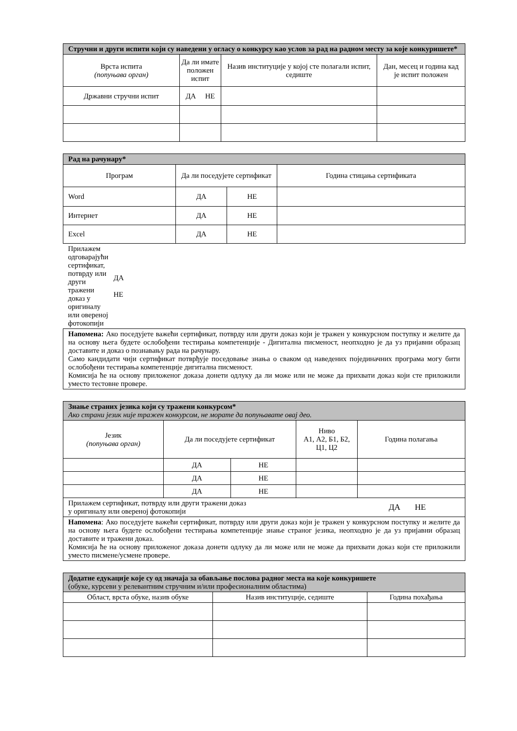| Стручни и други испити који су наведени у огласу о конкурсу као услов за рад на радном месту за које конкуришете* | | | |
| --- | --- | --- | --- |
| Врста испита (попуњава орган) | Да ли имате положен испит | Назив институције у којој сте полагали испит, седиште | Дан, месец и година кад је испит положен |
| Државни стручни испит | ДА НЕ | | |
| Рад на рачунару* | | | |
| --- | --- | --- | --- |
| Програм | Да ли поседујете сертификат | | Година стицања сертификата |
| Word | ДА | НЕ | |
| Интернет | ДА | НЕ | |
| Excel | ДА | НЕ | |
| Прилажем одговарајући сертификат, потврду или други тражени доказ у оригиналу или овереној фотокопији ДА НЕ | | | |
| Напомена: Ако поседујете важећи сертификат, потврду или други доказ који је тражен у конкурсном поступку и желите да на основу њега будете ослобођени тестирања компетенције - Дигитална писменост, неопходно је да уз пријавни образац доставите и доказ о познавању рада на рачунару. Само кандидати чији сертификат потврђује поседовање знања о сваком од наведених појединачних програма могу бити ослобођени тестирања компетенције дигитална писменост. Комисија ће на основу приложеног доказа донети одлуку да ли може или не може да прихвати доказ који сте приложили уместо тестовне провере. | | | |
| Знање страних језика који су тражени конкурсом* Ако страни језик није тражен конкурсом, не морате да попуњавате овај део. | | | | |
| --- | --- | --- | --- | --- |
| Језик (попуњава орган) | Да ли поседујете сертификат | | Ниво А1, А2, Б1, Б2, Ц1, Ц2 | Година полагања |
| | ДА | НЕ | | |
| | ДА | НЕ | | |
| | ДА | НЕ | | |
| Прилажем сертификат, потврду или други тражени доказ у оригиналу или овереној фотокопији ДА НЕ | | | | |
| Напомена : Ако поседујете важећи сертификат, потврду или други доказ који је тражен у конкурсном поступку и желите да на основу њега будете ослобођени тестирања компетенције знање страног језика, неопходно је да уз пријавни образац доставите и тражени доказ. Комисија ће на основу приложеног доказа донети одлуку да ли може или не може да прихвати доказ који сте приложили уместо писмене/усмене провере. | | | | |
| Додатне едукације које су од значаја за обављање послова радног места на које конкуришете (обуке, курсеви у релевантним стручним и/или професионалним областима) | | |
| --- | --- | --- |
| Област, врста обуке, назив обуке | Назив институције, седиште | Година похађања |